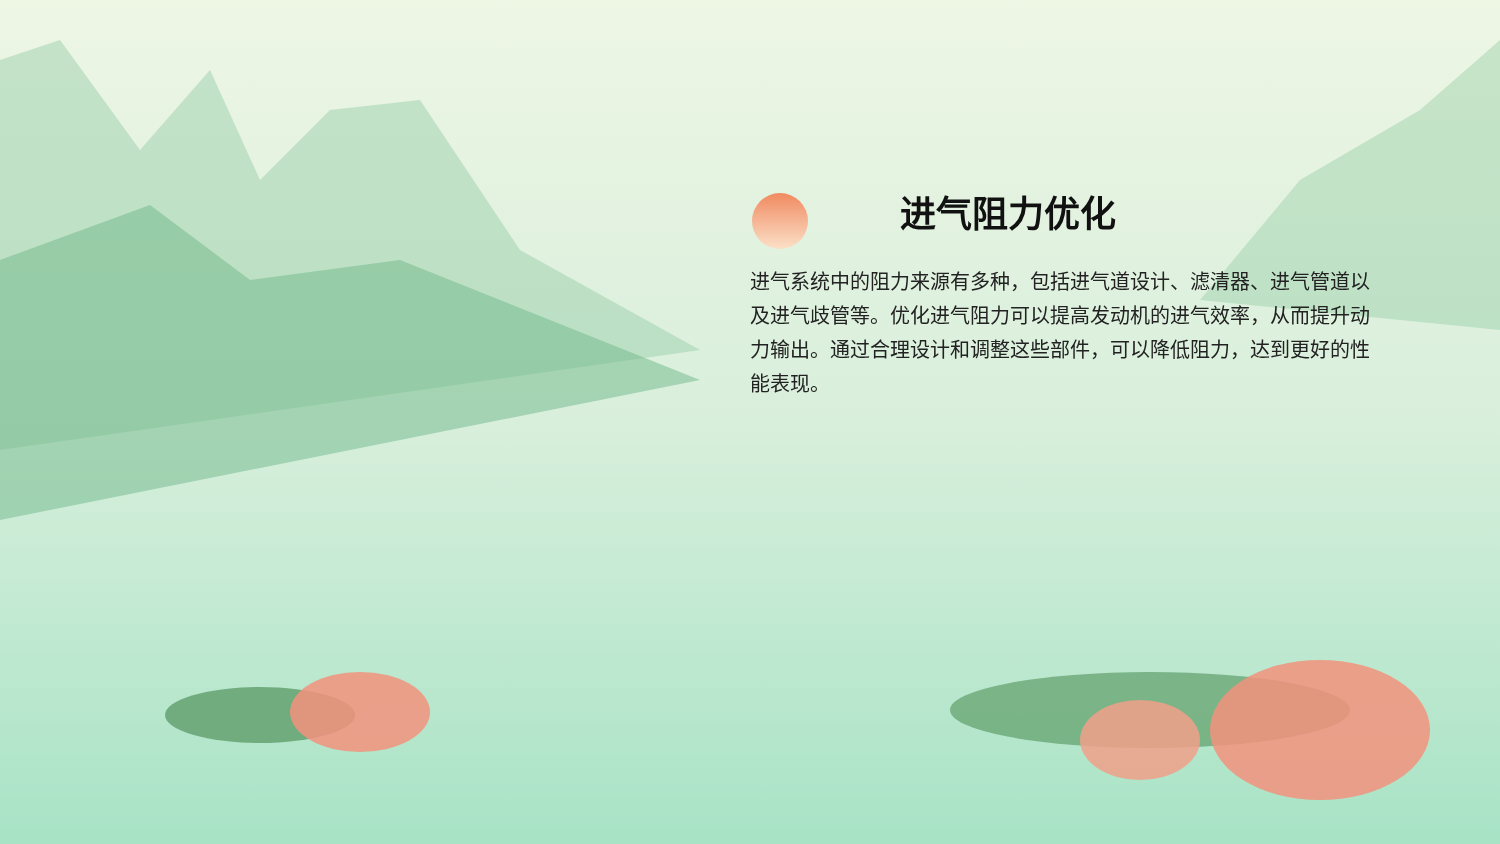进气阻力优化
进气系统中的阻力来源有多种，包括进气道设计、滤清器、进气管道以及进气歧管等。优化进气阻力可以提高发动机的进气效率，从而提升动力输出。通过合理设计和调整这些部件，可以降低阻力，达到更好的性能表现。